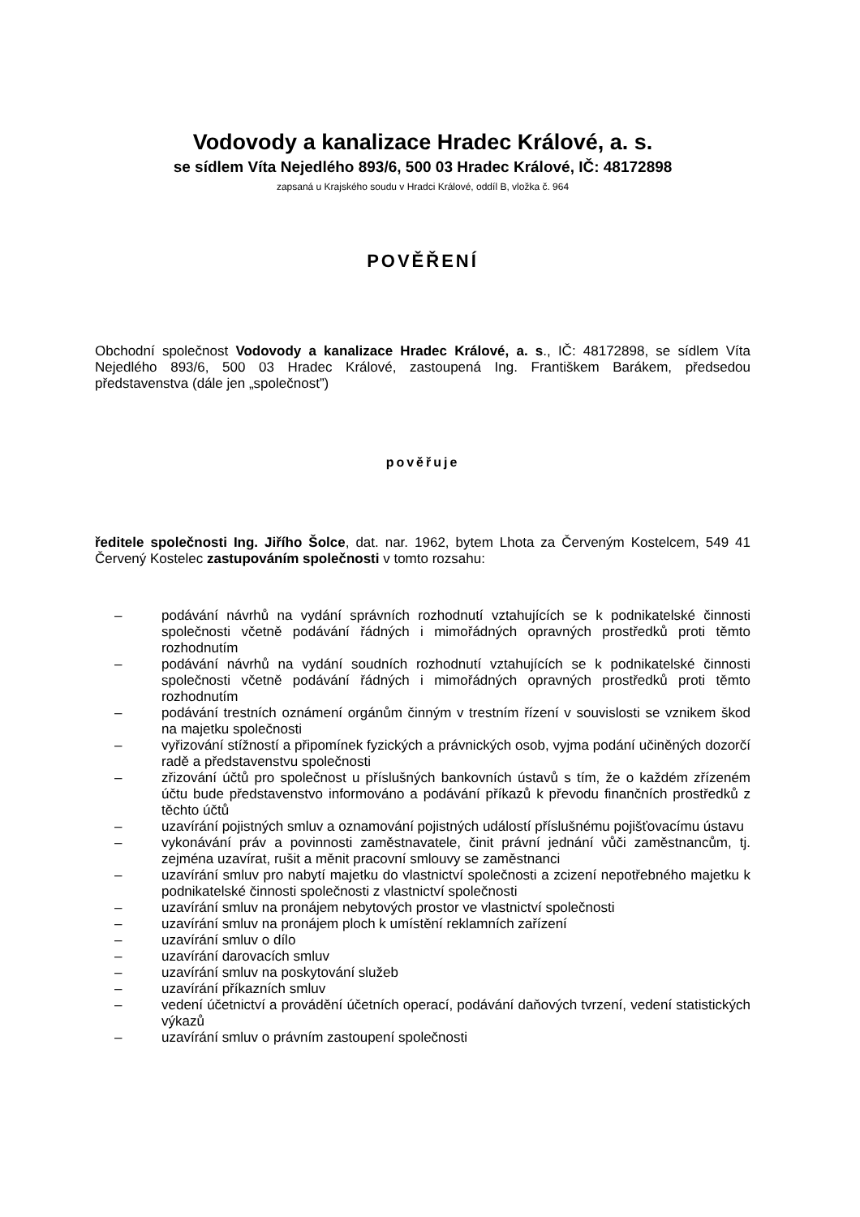Vodovody a kanalizace Hradec Králové, a. s.
se sídlem Víta Nejedlého 893/6, 500 03 Hradec Králové, IČ: 48172898
zapsaná u Krajského soudu v Hradci Králové, oddíl B, vložka č. 964
POVĚŘENÍ
Obchodní společnost Vodovody a kanalizace Hradec Králové, a. s., IČ: 48172898, se sídlem Víta Nejedlého 893/6, 500 03 Hradec Králové, zastoupená Ing. Františkem Barákem, předsedou představenstva (dále jen „společnost”)
pověřuje
ředitele společnosti Ing. Jiřího Šolce, dat. nar. 1962, bytem Lhota za Červeným Kostelcem, 549 41 Červený Kostelec zastupováním společnosti v tomto rozsahu:
– podávání návrhů na vydání správních rozhodnutí vztahujících se k podnikatelské činnosti společnosti včetně podávání řádných i mimořádných opravných prostředků proti těmto rozhodnutím
– podávání návrhů na vydání soudních rozhodnutí vztahujících se k podnikatelské činnosti společnosti včetně podávání řádných i mimořádných opravných prostředků proti těmto rozhodnutím
– podávání trestních oznámení orgánům činným v trestním řízení v souvislosti se vznikem škod na majetku společnosti
– vyřizování stížností a připomínek fyzických a právnických osob, vyjma podání učiněných dozorčí radě a představenstvu společnosti
– zřizování účtů pro společnost u příslušných bankovních ústavů s tím, že o každém zřízeném účtu bude představenstvo informováno a podávání příkazů k převodu finančních prostředků z těchto účtů
– uzavírání pojistných smluv a oznamování pojistných událostí příslušnému pojišťovacímu ústavu
– vykonávání práv a povinnosti zaměstnavatele, činit právní jednání vůči zaměstnancům, tj. zejména uzavírat, rušit a měnit pracovní smlouvy se zaměstnanci
– uzavírání smluv pro nabytí majetku do vlastnictví společnosti a zcizení nepotřebného majetku k podnikatelské činnosti společnosti z vlastnictví společnosti
– uzavírání smluv na pronájem nebytových prostor ve vlastnictví společnosti
– uzavírání smluv na pronájem ploch k umístění reklamních zařízení
– uzavírání smluv o dílo
– uzavírání darovacích smluv
– uzavírání smluv na poskytování služeb
– uzavírání příkazních smluv
– vedení účetnictví a provádění účetních operací, podávání daňových tvrzení, vedení statistických výkazů
– uzavírání smluv o právním zastoupení společnosti